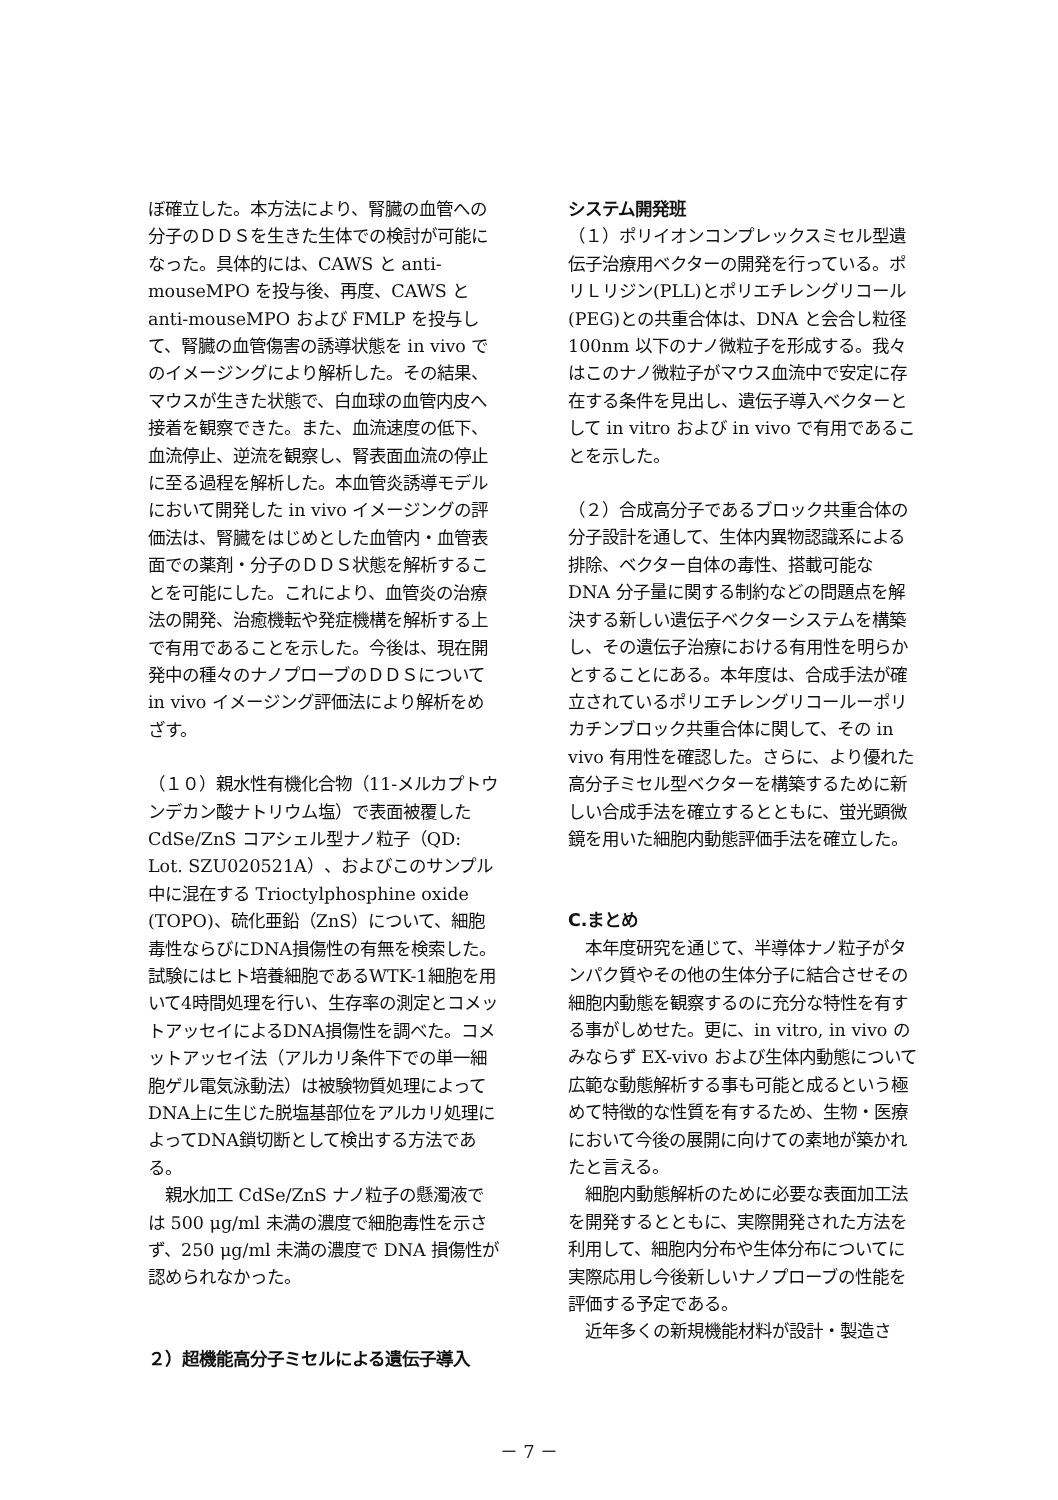ぼ確立した。本方法により、腎臓の血管への分子のＤＤＳを生きた生体での検討が可能になった。具体的には、CAWS と anti-mouseMPO を投与後、再度、CAWS と anti-mouseMPO および FMLP を投与して、腎臓の血管傷害の誘導状態を in vivo でのイメージングにより解析した。その結果、マウスが生きた状態で、白血球の血管内皮へ接着を観察できた。また、血流速度の低下、血流停止、逆流を観察し、腎表面血流の停止に至る過程を解析した。本血管炎誘導モデルにおいて開発した in vivo イメージングの評価法は、腎臓をはじめとした血管内・血管表面での薬剤・分子のＤＤＳ状態を解析することを可能にした。これにより、血管炎の治療法の開発、治癒機転や発症機構を解析する上で有用であることを示した。今後は、現在開発中の種々のナノプローブのＤＤＳについて in vivo イメージング評価法により解析をめざす。
（１０）親水性有機化合物（11-メルカプトウンデカン酸ナトリウム塩）で表面被覆した CdSe/ZnS コアシェル型ナノ粒子（QD: Lot. SZU020521A）、およびこのサンプル中に混在する Trioctylphosphine oxide (TOPO)、硫化亜鉛（ZnS）について、細胞毒性ならびにDNA損傷性の有無を検索した。試験にはヒト培養細胞であるWTK-1細胞を用いて4時間処理を行い、生存率の測定とコメットアッセイによるDNA損傷性を調べた。コメットアッセイ法（アルカリ条件下での単一細胞ゲル電気泳動法）は被験物質処理によってDNA上に生じた脱塩基部位をアルカリ処理によってDNA鎖切断として検出する方法である。
　親水加工 CdSe/ZnS ナノ粒子の懸濁液では 500 μg/ml 未満の濃度で細胞毒性を示さず、250 μg/ml 未満の濃度で DNA 損傷性が認められなかった。
２）超機能高分子ミセルによる遺伝子導入
システム開発班
（１）ポリイオンコンプレックスミセル型遺伝子治療用ベクターの開発を行っている。ポリＬリジン(PLL)とポリエチレングリコール(PEG)との共重合体は、DNA と会合し粒径 100nm 以下のナノ微粒子を形成する。我々はこのナノ微粒子がマウス血流中で安定に存在する条件を見出し、遺伝子導入ベクターとして in vitro および in vivo で有用であることを示した。
（２）合成高分子であるブロック共重合体の分子設計を通して、生体内異物認識系による排除、ベクター自体の毒性、搭載可能な DNA 分子量に関する制約などの問題点を解決する新しい遺伝子ベクターシステムを構築し、その遺伝子治療における有用性を明らかとすることにある。本年度は、合成手法が確立されているポリエチレングリコールーポリカチンブロック共重合体に関して、その in vivo 有用性を確認した。さらに、より優れた高分子ミセル型ベクターを構築するために新しい合成手法を確立するとともに、蛍光顕微鏡を用いた細胞内動態評価手法を確立した。
C.まとめ
　本年度研究を通じて、半導体ナノ粒子がタンパク質やその他の生体分子に結合させその細胞内動態を観察するのに充分な特性を有する事がしめせた。更に、in vitro, in vivo のみならず EX-vivo および生体内動態について広範な動態解析する事も可能と成るという極めて特徴的な性質を有するため、生物・医療において今後の展開に向けての素地が築かれたと言える。
　細胞内動態解析のために必要な表面加工法を開発するとともに、実際開発された方法を利用して、細胞内分布や生体分布についてに実際応用し今後新しいナノプローブの性能を評価する予定である。
　近年多くの新規機能材料が設計・製造さ
－ 7 －